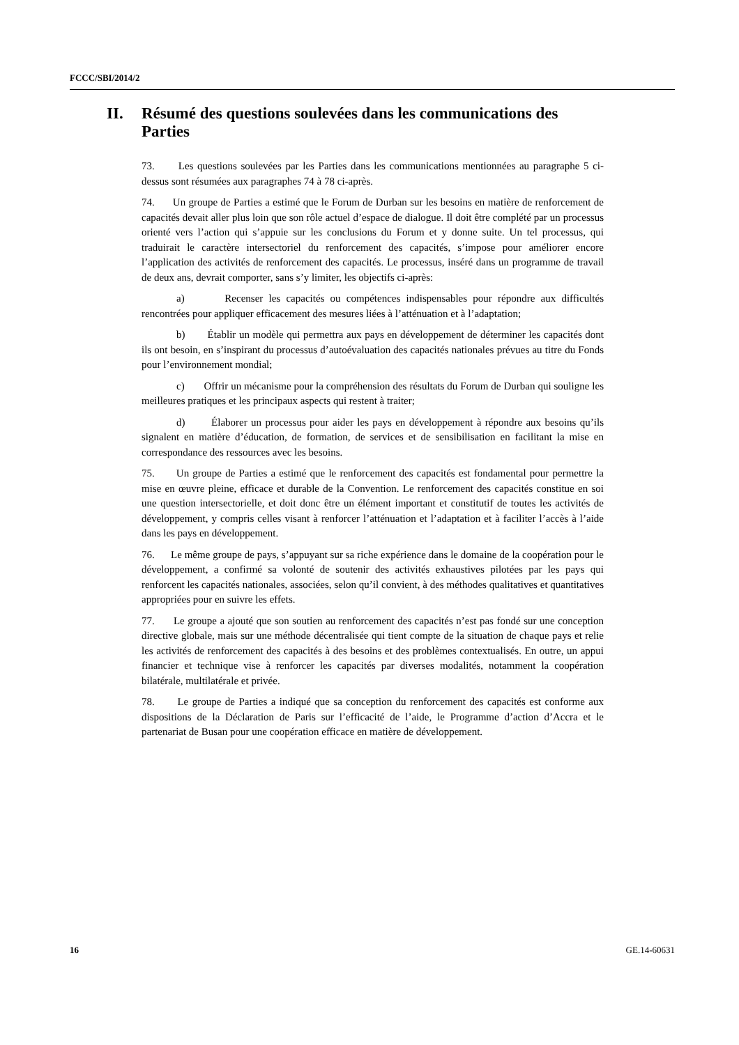FCCC/SBI/2014/2
II. Résumé des questions soulevées dans les communications des Parties
73. Les questions soulevées par les Parties dans les communications mentionnées au paragraphe 5 ci-dessus sont résumées aux paragraphes 74 à 78 ci-après.
74. Un groupe de Parties a estimé que le Forum de Durban sur les besoins en matière de renforcement de capacités devait aller plus loin que son rôle actuel d’espace de dialogue. Il doit être complété par un processus orienté vers l’action qui s’appuie sur les conclusions du Forum et y donne suite. Un tel processus, qui traduirait le caractère intersectoriel du renforcement des capacités, s’impose pour améliorer encore l’application des activités de renforcement des capacités. Le processus, inséré dans un programme de travail de deux ans, devrait comporter, sans s’y limiter, les objectifs ci-après:
a) Recenser les capacités ou compétences indispensables pour répondre aux difficultés rencontrées pour appliquer efficacement des mesures liées à l’atténuation et à l’adaptation;
b) Établir un modèle qui permettra aux pays en développement de déterminer les capacités dont ils ont besoin, en s’inspirant du processus d’autoévaluation des capacités nationales prévues au titre du Fonds pour l’environnement mondial;
c) Offrir un mécanisme pour la compréhension des résultats du Forum de Durban qui souligne les meilleures pratiques et les principaux aspects qui restent à traiter;
d) Élaborer un processus pour aider les pays en développement à répondre aux besoins qu’ils signalent en matière d’éducation, de formation, de services et de sensibilisation en facilitant la mise en correspondance des ressources avec les besoins.
75. Un groupe de Parties a estimé que le renforcement des capacités est fondamental pour permettre la mise en œuvre pleine, efficace et durable de la Convention. Le renforcement des capacités constitue en soi une question intersectorielle, et doit donc être un élément important et constitutif de toutes les activités de développement, y compris celles visant à renforcer l’atténuation et l’adaptation et à faciliter l’accès à l’aide dans les pays en développement.
76. Le même groupe de pays, s’appuyant sur sa riche expérience dans le domaine de la coopération pour le développement, a confirmé sa volonté de soutenir des activités exhaustives pilotées par les pays qui renforcent les capacités nationales, associées, selon qu’il convient, à des méthodes qualitatives et quantitatives appropriées pour en suivre les effets.
77. Le groupe a ajouté que son soutien au renforcement des capacités n’est pas fondé sur une conception directive globale, mais sur une méthode décentralisée qui tient compte de la situation de chaque pays et relie les activités de renforcement des capacités à des besoins et des problèmes contextualisés. En outre, un appui financier et technique vise à renforcer les capacités par diverses modalités, notamment la coopération bilatérale, multilatérale et privée.
78. Le groupe de Parties a indiqué que sa conception du renforcement des capacités est conforme aux dispositions de la Déclaration de Paris sur l’efficacité de l’aide, le Programme d’action d’Accra et le partenariat de Busan pour une coopération efficace en matière de développement.
16 GE.14-60631